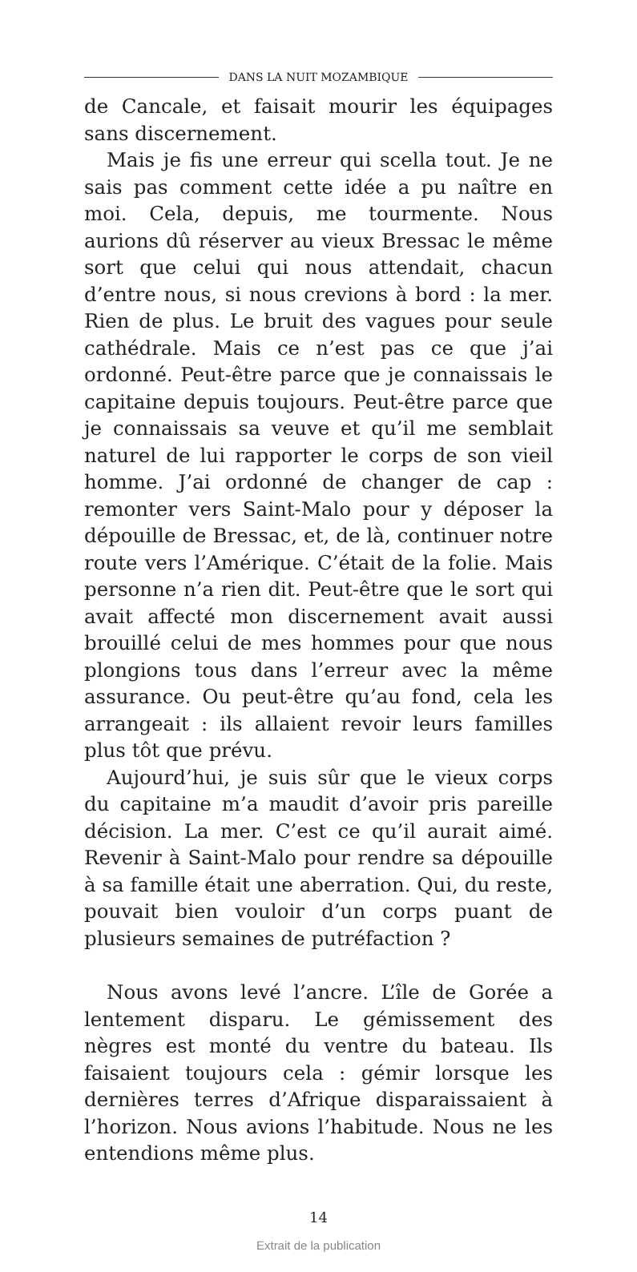DANS LA NUIT MOZAMBIQUE
de Cancale, et faisait mourir les équipages sans discernement.
Mais je fis une erreur qui scella tout. Je ne sais pas comment cette idée a pu naître en moi. Cela, depuis, me tourmente. Nous aurions dû réserver au vieux Bressac le même sort que celui qui nous attendait, chacun d’entre nous, si nous crevions à bord : la mer. Rien de plus. Le bruit des vagues pour seule cathédrale. Mais ce n’est pas ce que j’ai ordonné. Peut-être parce que je connaissais le capitaine depuis toujours. Peut-être parce que je connaissais sa veuve et qu’il me semblait naturel de lui rapporter le corps de son vieil homme. J’ai ordonné de changer de cap : remonter vers Saint-Malo pour y déposer la dépouille de Bressac, et, de là, continuer notre route vers l’Amérique. C’était de la folie. Mais personne n’a rien dit. Peut-être que le sort qui avait affecté mon discernement avait aussi brouillé celui de mes hommes pour que nous plongions tous dans l’erreur avec la même assurance. Ou peut-être qu’au fond, cela les arrangeait : ils allaient revoir leurs familles plus tôt que prévu.
Aujourd’hui, je suis sûr que le vieux corps du capitaine m’a maudit d’avoir pris pareille décision. La mer. C’est ce qu’il aurait aimé. Revenir à Saint-Malo pour rendre sa dépouille à sa famille était une aberration. Qui, du reste, pouvait bien vouloir d’un corps puant de plusieurs semaines de putréfaction ?
Nous avons levé l’ancre. L’île de Gorée a lentement disparu. Le gémissement des nègres est monté du ventre du bateau. Ils faisaient toujours cela : gémir lorsque les dernières terres d’Afrique disparaissaient à l’horizon. Nous avions l’habitude. Nous ne les entendions même plus.
14
Extrait de la publication